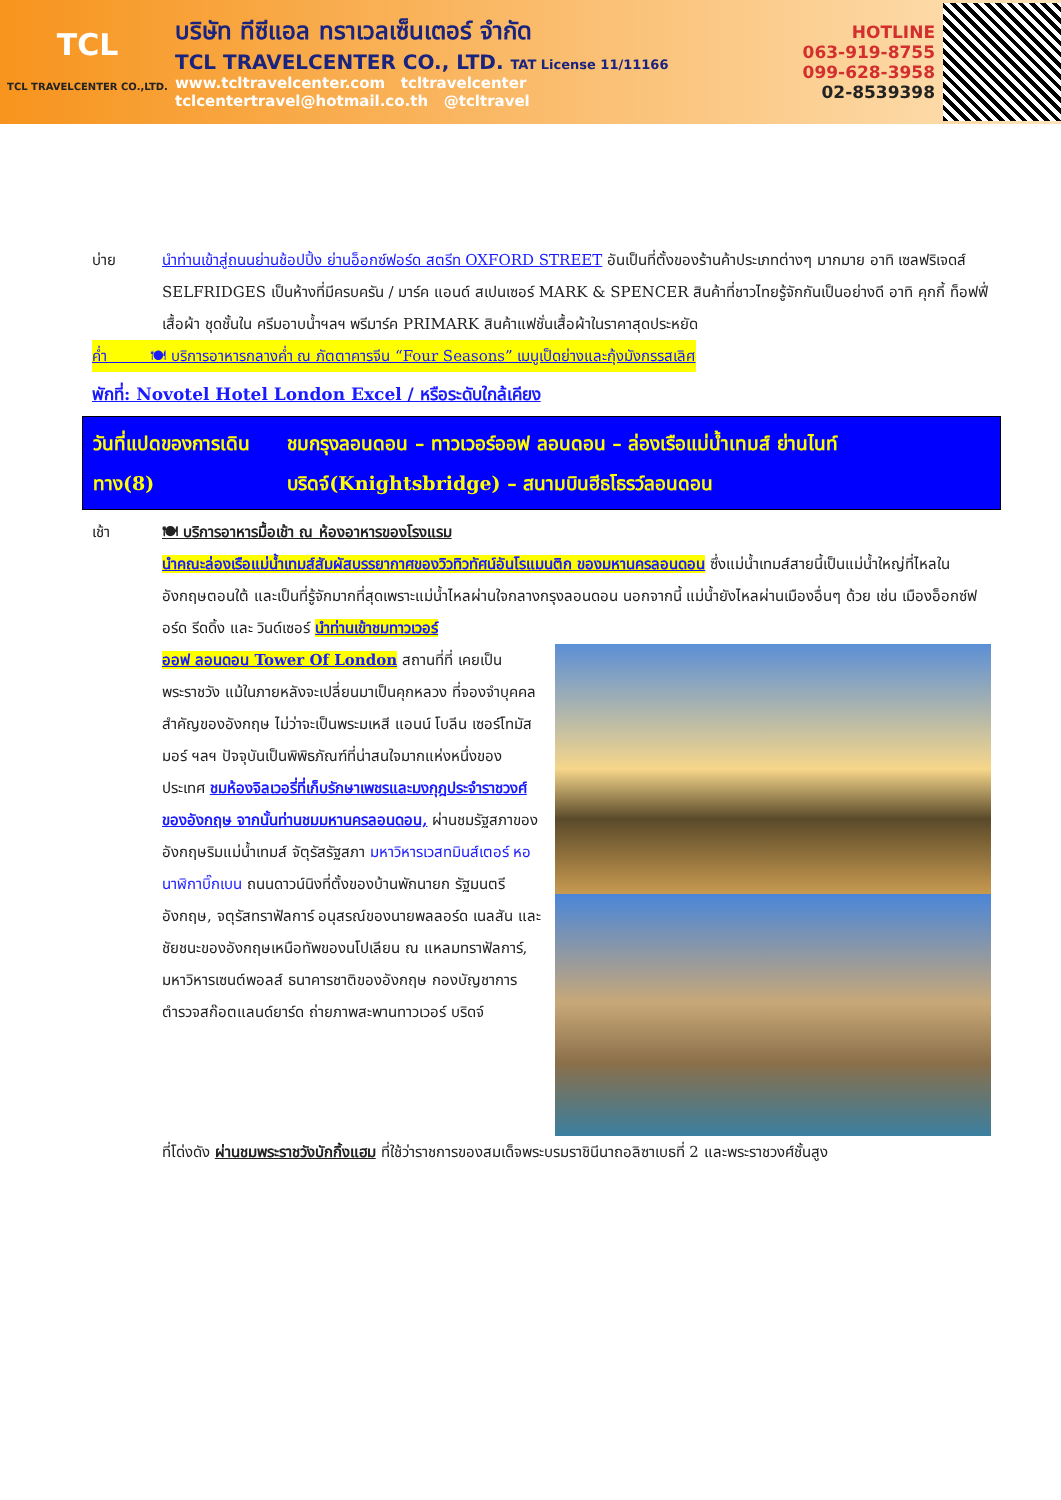TCL
TCL TRAVELCENTER CO.,LTD.
บริษัท ทีซีแอล ทราเวลเซ็นเตอร์ จำกัด
TCL TRAVELCENTER CO., LTD. TAT License 11/11166
www.tcltravelcenter.com tcltravelcenter
tclcentertravel@hotmail.co.th @tcltravel
HOTLINE
063-919-8755
099-628-3958
02-8539398
บ่าย นำท่านเข้าสู่ถนนย่านช้อปปิ้ง ย่านอ็อกซ์ฟอร์ด สตรีท OXFORD STREET อันเป็นที่ตั้งของร้านค้าประเภทต่างๆ มากมาย อาทิ เซลฟริเจดส์ SELFRIDGES เป็นห้างที่มีครบครัน / มาร์ค แอนด์ สเปนเซอร์ MARK & SPENCER สินค้าที่ชาวไทยรู้จักกันเป็นอย่างดี อาทิ คุกกี้ ท็อฟฟี่ เสื้อผ้า ชุดชั้นใน ครีมอาบน้ำฯลฯ พรีมาร์ค PRIMARK สินค้าแฟชั่นเสื้อผ้าในราคาสุดประหยัด
ค่ำ 🍽 บริการอาหารกลางค่ำ ณ ภัตตาคารจีน “Four Seasons” เมนูเป็ดย่างและกุ้งมังกรรสเลิศ
พักที่: Novotel Hotel London Excel / หรือระดับใกล้เคียง
วันที่แปดของการเดินทาง(8)
ชมกรุงลอนดอน – ทาวเวอร์ออฟ ลอนดอน – ล่องเรือแม่น้ำเทมส์ ย่านไนท์บริดจ์(Knightsbridge) – สนามบินฮีธโธรว์ลอนดอน
เช้า 🍽 บริการอาหารมื้อเช้า ณ ห้องอาหารของโรงแรม
นำคณะล่องเรือแม่น้ำเทมส์สัมผัสบรรยากาศของวิวทิวทัศน์อันโรแมนติก ของมหานครลอนดอน ซึ่งแม่น้ำเทมส์สายนี้เป็นแม่น้ำใหญ่ที่ไหลในอังกฤษตอนใต้ และเป็นที่รู้จักมากที่สุดเพราะแม่น้ำไหลผ่านใจกลางกรุงลอนดอน นอกจากนี้ แม่น้ำยังไหลผ่านเมืองอื่นๆ ด้วย เช่น เมืองอ็อกซ์ฟอร์ด รีดดิ้ง และ วินด์เซอร์ นำท่านเข้าชมทาวเวอร์
ออฟ ลอนดอน Tower Of London สถานที่ที่ เคยเป็นพระราชวัง แม้ในภายหลังจะเปลี่ยนมาเป็นคุกหลวง ที่จองจำบุคคลสำคัญของอังกฤษ ไม่ว่าจะเป็นพระมเหสี แอนน์ โบลีน เซอร์โทมัส มอร์ ฯลฯ ปัจจุบันเป็นพิพิธภัณฑ์ที่น่าสนใจมากแห่งหนึ่งของประเทศ ชมห้องจิลเวอรี่ที่เก็บรักษาเพชรและมงกุฎประจำราชวงศ์ของอังกฤษ จากนั้นท่านชมมหานครลอนดอน, ผ่านชมรัฐสภาของอังกฤษริมแม่น้ำเทมส์ จัตุรัสรัฐสภา มหาวิหารเวสทมินส์เตอร์ หอนาฬิกาบิ๊กเบน ถนนดาวน์นิงที่ตั้งของบ้านพักนายก รัฐมนตรีอังกฤษ, จตุรัสทราฟัลการ์ อนุสรณ์ของนายพลลอร์ด เนลสัน และชัยชนะของอังกฤษเหนือทัพของนโปเลียน ณ แหลมทราฟัลการ์, มหาวิหารเซนต์พอลส์ ธนาคารชาติของอังกฤษ กองบัญชาการตำรวจสก๊อตแลนด์ยาร์ด ถ่ายภาพสะพานทาวเวอร์ บริดจ์
ที่โด่งดัง ผ่านชมพระราชวังบักกิ้งแฮม ที่ใช้ว่าราชการของสมเด็จพระบรมราชินีนาถอลิซาเบธที่ 2 และพระราชวงศ์ชั้นสูง